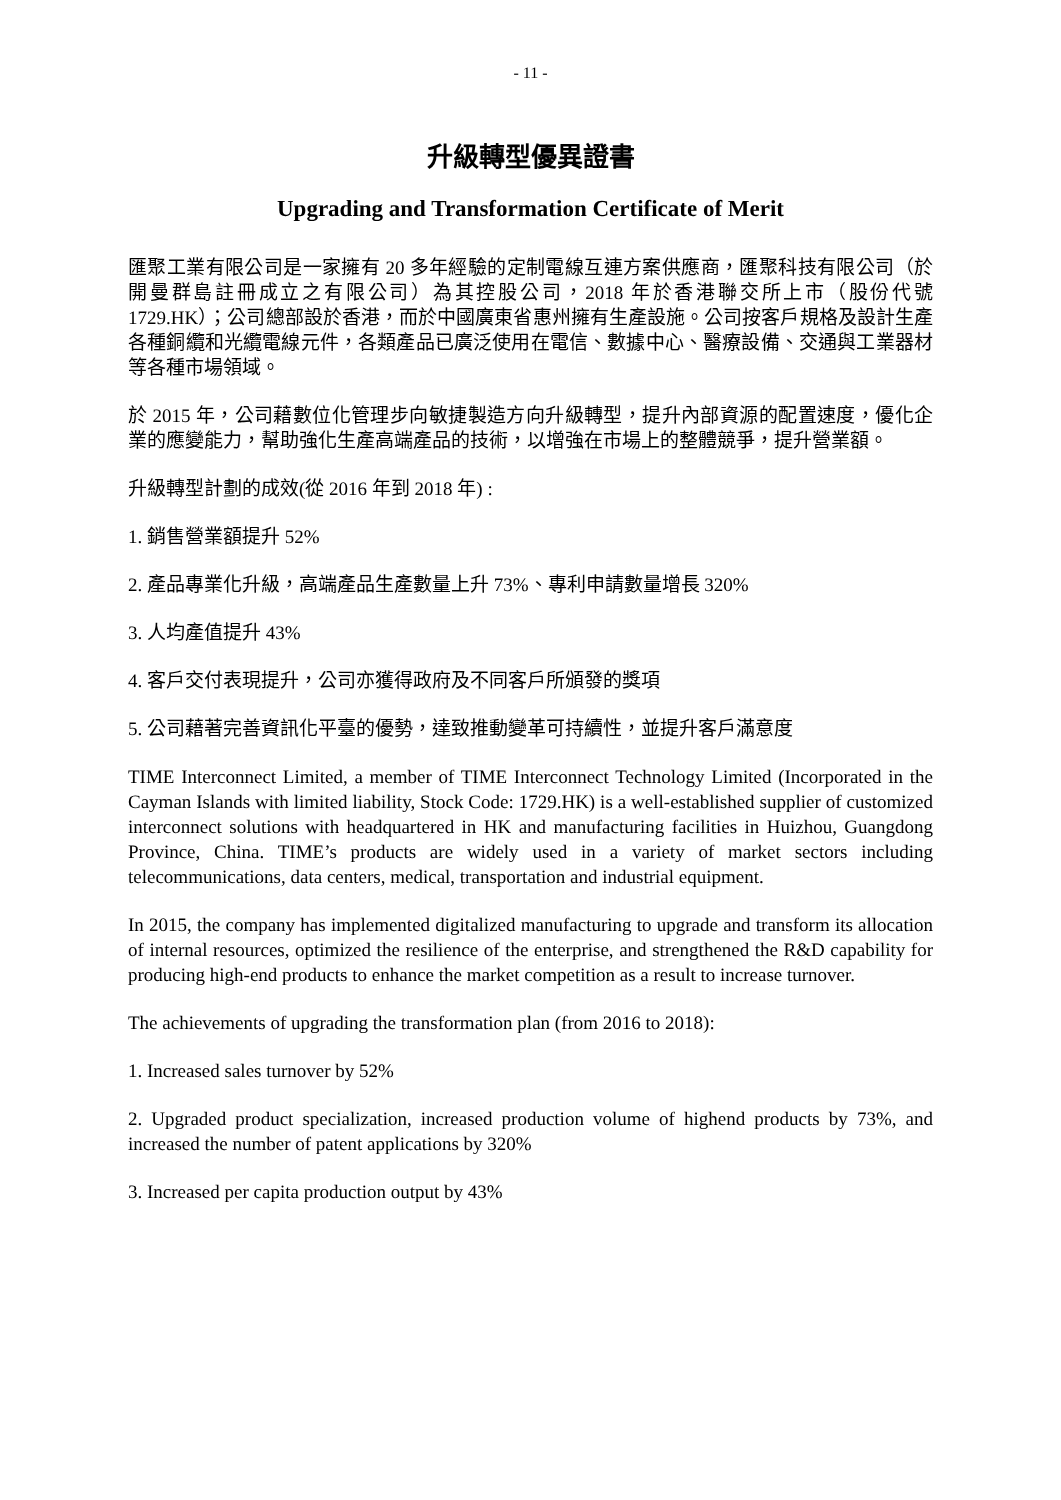- 11 -
升級轉型優異證書
Upgrading and Transformation Certificate of Merit
匯聚工業有限公司是一家擁有 20 多年經驗的定制電線互連方案供應商，匯聚科技有限公司（於開曼群島註冊成立之有限公司）為其控股公司，2018 年於香港聯交所上市（股份代號 1729.HK）；公司總部設於香港，而於中國廣東省惠州擁有生產設施。公司按客戶規格及設計生產各種銅纜和光纜電線元件，各類產品已廣泛使用在電信、數據中心、醫療設備、交通與工業器材等各種市場領域。
於 2015 年，公司藉數位化管理步向敏捷製造方向升級轉型，提升內部資源的配置速度，優化企業的應變能力，幫助強化生產高端產品的技術，以增強在市場上的整體競爭，提升營業額。
升級轉型計劃的成效(從 2016 年到 2018 年) :
1. 銷售營業額提升 52%
2. 產品專業化升級，高端產品生產數量上升 73%、專利申請數量增長 320%
3. 人均產值提升 43%
4. 客戶交付表現提升，公司亦獲得政府及不同客戶所頒發的獎項
5. 公司藉著完善資訊化平臺的優勢，達致推動變革可持續性，並提升客戶滿意度
TIME Interconnect Limited, a member of TIME Interconnect Technology Limited (Incorporated in the Cayman Islands with limited liability, Stock Code: 1729.HK) is a well-established supplier of customized interconnect solutions with headquartered in HK and manufacturing facilities in Huizhou, Guangdong Province, China. TIME’s products are widely used in a variety of market sectors including telecommunications, data centers, medical, transportation and industrial equipment.
In 2015, the company has implemented digitalized manufacturing to upgrade and transform its allocation of internal resources, optimized the resilience of the enterprise, and strengthened the R&D capability for producing high-end products to enhance the market competition as a result to increase turnover.
The achievements of upgrading the transformation plan (from 2016 to 2018):
1. Increased sales turnover by 52%
2. Upgraded product specialization, increased production volume of highend products by 73%, and increased the number of patent applications by 320%
3. Increased per capita production output by 43%